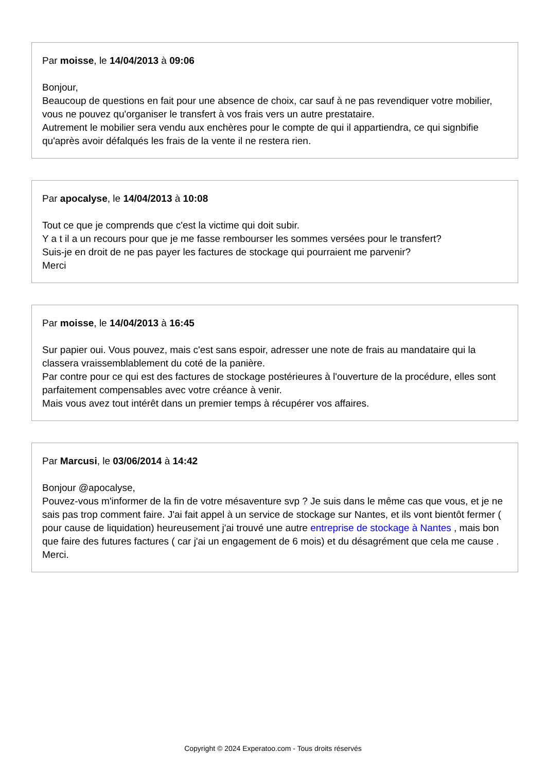Par moisse, le 14/04/2013 à 09:06
Bonjour,
Beaucoup de questions en fait pour une absence de choix, car sauf à ne pas revendiquer votre mobilier, vous ne pouvez qu'organiser le transfert à vos frais vers un autre prestataire.
Autrement le mobilier sera vendu aux enchères pour le compte de qui il appartiendra, ce qui signbifie qu'après avoir défalqués les frais de la vente il ne restera rien.
Par apocalyse, le 14/04/2013 à 10:08
Tout ce que je comprends que c'est la victime qui doit subir.
Y a t il a un recours pour que je me fasse rembourser les sommes versées pour le transfert?
Suis-je en droit de ne pas payer les factures de stockage qui pourraient me parvenir?
Merci
Par moisse, le 14/04/2013 à 16:45
Sur papier oui. Vous pouvez, mais c'est sans espoir, adresser une note de frais au mandataire qui la classera vraissemblablement du coté de la panière.
Par contre pour ce qui est des factures de stockage postérieures à l'ouverture de la procédure, elles sont parfaitement compensables avec votre créance à venir.
Mais vous avez tout intérêt dans un premier temps à récupérer vos affaires.
Par Marcusi, le 03/06/2014 à 14:42
Bonjour @apocalyse,
Pouvez-vous m'informer de la fin de votre mésaventure svp ? Je suis dans le même cas que vous, et je ne sais pas trop comment faire. J'ai fait appel à un service de stockage sur Nantes, et ils vont bientôt fermer ( pour cause de liquidation) heureusement j'ai trouvé une autre entreprise de stockage à Nantes , mais bon que faire des futures factures ( car j'ai un engagement de 6 mois) et du désagrément que cela me cause . Merci.
Copyright © 2024 Experatoo.com - Tous droits réservés